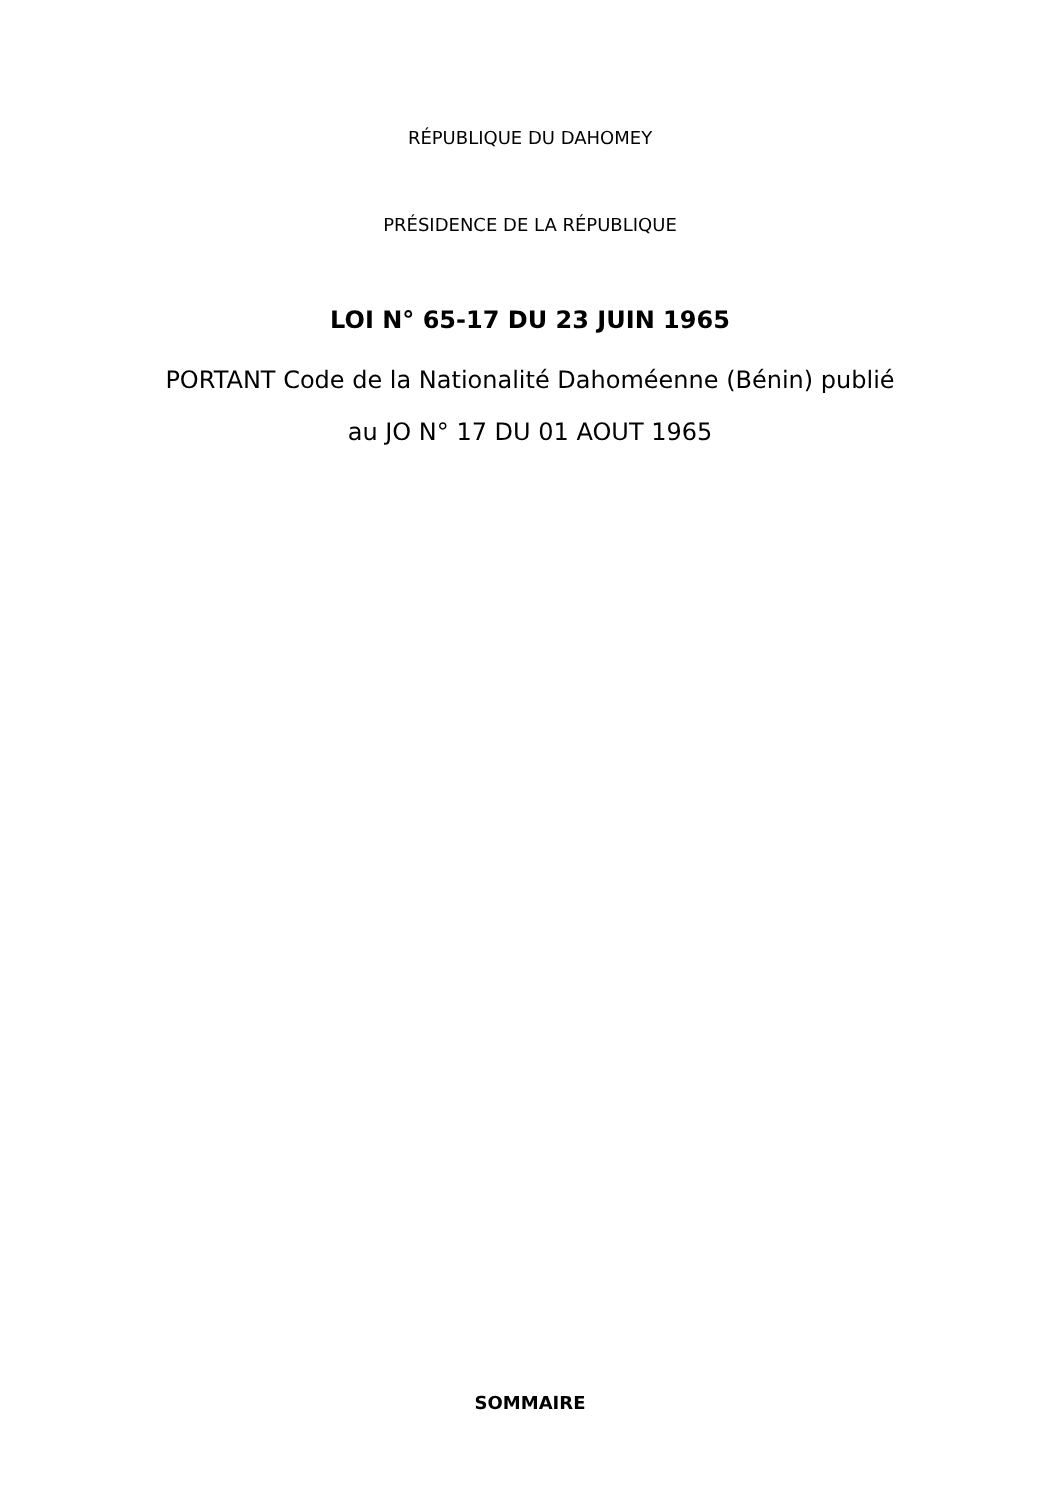RÉPUBLIQUE DU DAHOMEY
PRÉSIDENCE DE LA RÉPUBLIQUE
LOI N° 65-17 DU 23 JUIN 1965
PORTANT Code de la Nationalité Dahoméenne (Bénin) publié
au JO N° 17 DU 01 AOUT 1965
SOMMAIRE